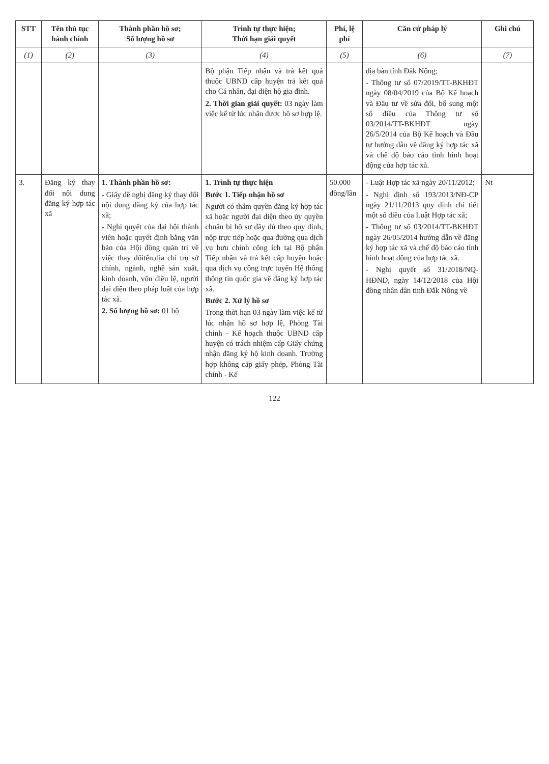| STT | Tên thủ tục hành chính | Thành phần hồ sơ; Số lượng hồ sơ | Trình tự thực hiện; Thời hạn giải quyết | Phí, lệ phí | Căn cứ pháp lý | Ghi chú |
| --- | --- | --- | --- | --- | --- | --- |
| (1) | (2) | (3) | (4) | (5) | (6) | (7) |
| | | | Bộ phận Tiếp nhận và trả kết quả thuộc UBND cấp huyện trả kết quả cho Cá nhân, đại diện hộ gia đình. 2. Thời gian giải quyết: 03 ngày làm việc kể từ lúc nhận được hồ sơ hợp lệ. | | địa bàn tỉnh Đắk Nông; - Thông tư số 07/2019/TT-BKHĐT ngày 08/04/2019 của Bộ Kế hoạch và Đầu tư về sửa đổi, bổ sung một số điều của Thông tư số 03/2014/TT-BKHĐT ngày 26/5/2014 của Bộ Kế hoạch và Đầu tư hướng dẫn về đăng ký hợp tác xã và chế độ báo cáo tình hình hoạt động của hợp tác xã. | |
| 3. | Đăng ký thay đổi nội dung đăng ký hợp tác xã | 1. Thành phần hồ sơ: - Giấy đề nghị đăng ký thay đổi nội dung đăng ký của hợp tác xã; - Nghị quyết của đại hội thành viên hoặc quyết định bằng văn bản của Hội đồng quản trị về việc thay đổitên,địa chỉ trụ sở chính, ngành, nghề sản xuất, kinh doanh, vốn điều lệ, người đại diện theo pháp luật của hợp tác xã. 2. Số lượng hồ sơ: 01 bộ | 1. Trình tự thực hiện Bước 1. Tiếp nhận hồ sơ Người có thẩm quyền đăng ký hợp tác xã hoặc người đại diện theo ủy quyền chuẩn bị hồ sơ đầy đủ theo quy định, nộp trực tiếp hoặc qua đường qua dịch vụ bưu chính công ích tại Bộ phận Tiếp nhận và trả kết cấp huyện hoặc qua dịch vụ công trực tuyến Hệ thống thông tin quốc gia về đăng ký hợp tác xã. Bước 2. Xử lý hồ sơ Trong thời hạn 03 ngày làm việc kể từ lúc nhận hồ sơ hợp lệ, Phòng Tài chính - Kế hoạch thuộc UBND cấp huyện có trách nhiệm cấp Giấy chứng nhận đăng ký hộ kinh doanh. Trường hợp không cấp giấy phép, Phòng Tài chính - Kế | 50.000 đồng/lần | - Luật Hợp tác xã ngày 20/11/2012; - Nghị định số 193/2013/NĐ-CP ngày 21/11/2013 quy định chi tiết một số điều của Luật Hợp tác xã; - Thông tư số 03/2014/TT-BKHĐT ngày 26/05/2014 hướng dẫn về đăng ký hợp tác xã và chế độ báo cáo tình hình hoạt động của hợp tác xã. - Nghị quyết số 31/2018/NQ-HĐND, ngày 14/12/2018 của Hội đồng nhân dân tỉnh Đắk Nông về | Nt |
122